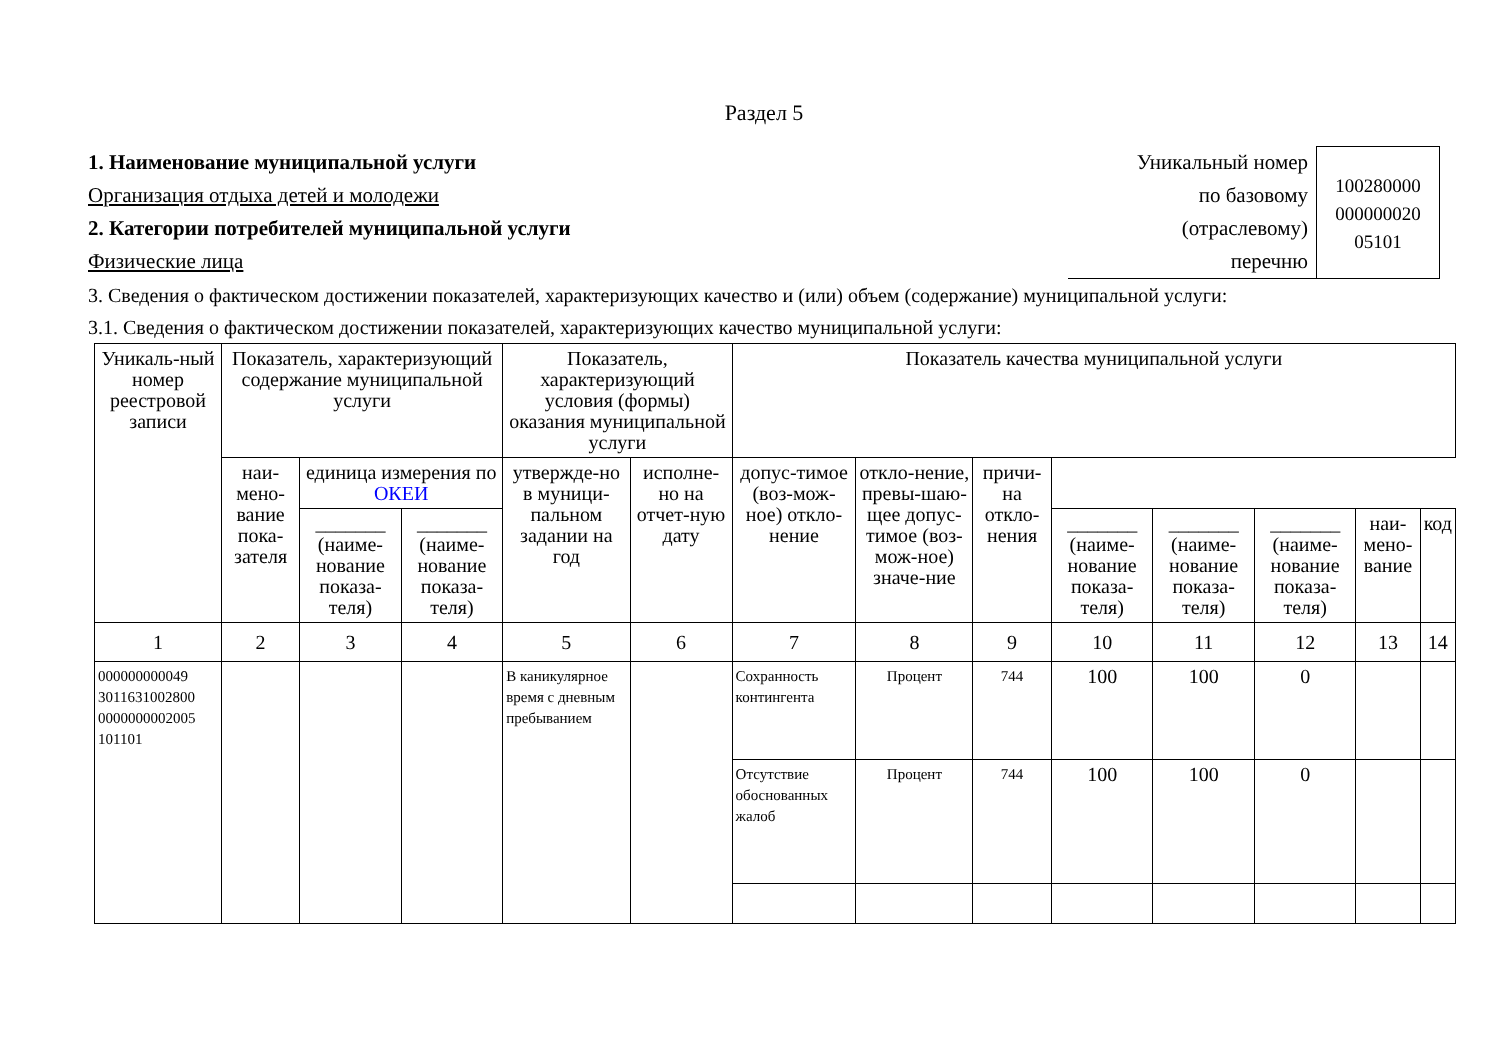Раздел 5
1. Наименование муниципальной услуги
Организация отдыха детей и молодежи
2. Категории потребителей муниципальной услуги
Физические лица
Уникальный номер
по базовому
(отраслевому)
перечню
100280000
000000020
05101
3. Сведения о фактическом достижении показателей, характеризующих качество и (или) объем (содержание) муниципальной услуги:
3.1. Сведения о фактическом достижении показателей, характеризующих качество муниципальной услуги:
| Уникаль-ный номер реестровой записи | Показатель, характеризующий содержание муниципальной услуги | | | Показатель, характеризующий условия (формы) оказания муниципальной услуги | | Показатель качества муниципальной услуги | | | | | | | |
| --- | --- | --- | --- | --- | --- | --- | --- | --- | --- | --- | --- | --- | --- |
| | наи-мено-вание пока-зателя | единица измерения по ОКЕИ | | утвержде-но в муници-пальном задании на год | исполне-но на отчет-ную дату | допус-тимое (воз-мож-ное) откло-нение | откло-нение, превы-шаю-щее допус-тимое (воз-мож-ное) значе-ние | причи-на откло-нения | | | | | |
| | | _______ (наиме-нование показа-теля) | _______ (наиме-нование показа-теля) | | | | | | _______ (наиме-нование показа-теля) | _______ (наиме-нование показа-теля) | _______ (наиме-нование показа-теля) | наи-мено-вание | код |
| 1 | 2 | 3 | 4 | 5 | 6 | 7 | 8 | 9 | 10 | 11 | 12 | 13 | 14 |
| 000000000049 3011631002800 0000000002005 101101 | | | | В каникулярное время с дневным пребыванием | | Сохранность контингента | Процент | 744 | 100 | 100 | 0 | | |
| | | | | | | Отсутствие обоснованных жалоб | Процент | 744 | 100 | 100 | 0 | | |